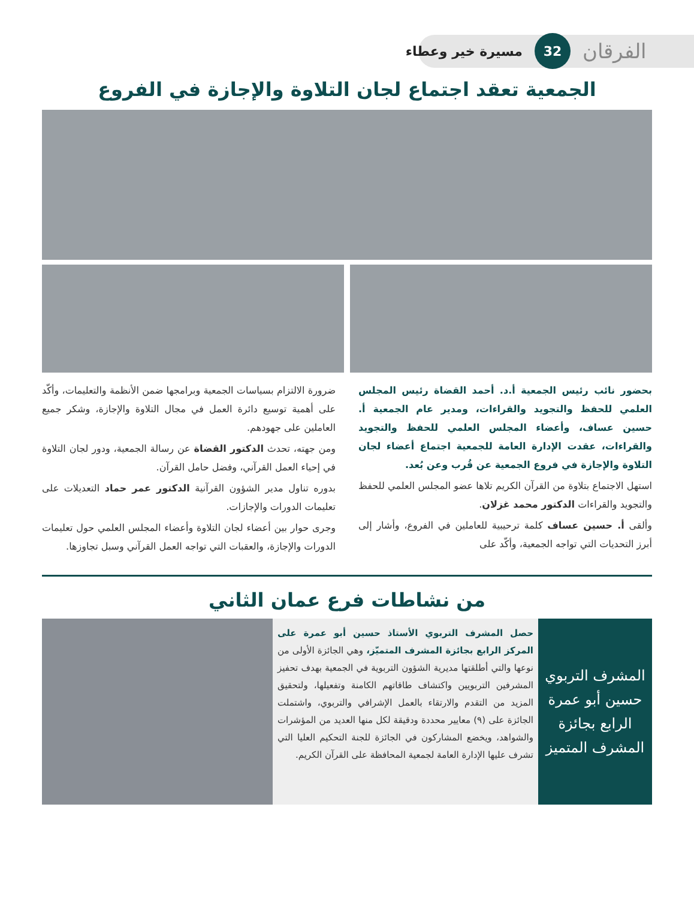الفرقان 32 مسيرة خير وعطاء
الجمعية تعقد اجتماع لجان التلاوة والإجازة في الفروع
بحضور نائب رئيس الجمعية أ.د. أحمد القضاة رئيس المجلس العلمي للحفظ والتجويد والقراءات، ومدير عام الجمعية أ. حسين عساف، وأعضاء المجلس العلمي للحفظ والتجويد والقراءات، عقدت الإدارة العامة للجمعية اجتماع أعضاء لجان التلاوة والإجازة في فروع الجمعية عن قُرب وعن بُعد.
استهل الاجتماع بتلاوة من القرآن الكريم تلاها عضو المجلس العلمي للحفظ والتجويد والقراءات الدكتور محمد غزلان.
وألقى أ. حسين عساف كلمة ترحيبية للعاملين في الفروع، وأشار إلى أبرز التحديات التي تواجه الجمعية، وأكّد على
ضرورة الالتزام بسياسات الجمعية وبرامجها ضمن الأنظمة والتعليمات، وأكّد على أهمية توسيع دائرة العمل في مجال التلاوة والإجازة، وشكر جميع العاملين على جهودهم.
ومن جهته، تحدث الدكتور القضاة عن رسالة الجمعية، ودور لجان التلاوة في إحياء العمل القرآني، وفضل حامل القرآن.
بدوره تناول مدير الشؤون القرآنية الدكتور عمر حماد التعديلات على تعليمات الدورات والإجازات.
وجرى حوار بين أعضاء لجان التلاوة وأعضاء المجلس العلمي حول تعليمات الدورات والإجازة، والعقبات التي تواجه العمل القرآني وسبل تجاوزها.
من نشاطات فرع عمان الثاني
المشرف التربوي حسين أبو عمرة الرابع بجائزة المشرف المتميز
حصل المشرف التربوي الأستاذ حسين أبو عمرة على المركز الرابع بجائزة المشرف المتميّز، وهي الجائزة الأولى من نوعها والتي أطلقتها مديرية الشؤون التربوية في الجمعية بهدف تحفيز المشرفين التربويين واكتشاف طاقاتهم الكامنة وتفعيلها، ولتحقيق المزيد من التقدم والارتقاء بالعمل الإشرافي والتربوي، واشتملت الجائزة على (٩) معايير محددة ودقيقة لكل منها العديد من المؤشرات والشواهد، ويخضع المشاركون في الجائزة للجنة التحكيم العليا التي تشرف عليها الإدارة العامة لجمعية المحافظة على القرآن الكريم.